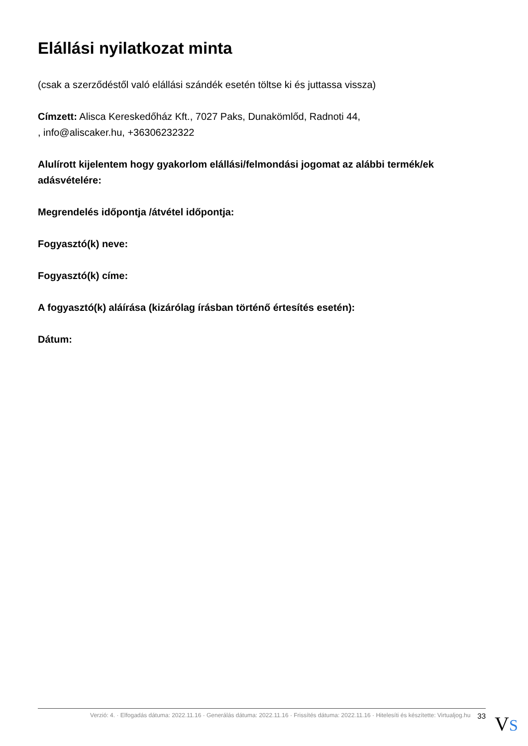Elállási nyilatkozat minta
(csak a szerződéstől való elállási szándék esetén töltse ki és juttassa vissza)
Címzett: Alisca Kereskedőház Kft., 7027 Paks, Dunakömlőd, Radnoti 44,
, info@aliscaker.hu, +36306232322
Alulírott kijelentem hogy gyakorlom elállási/felmondási jogomat az alábbi termék/ek adásvételére:
Megrendelés időpontja /átvétel időpontja:
Fogyasztó(k) neve:
Fogyasztó(k) címe:
A fogyasztó(k) aláírása (kizárólag írásban történő értesítés esetén):
Dátum:
Verzió: 4. · Elfogadás dátuma: 2022.11.16 · Generálás dátuma: 2022.11.16 · Frissítés dátuma: 2022.11.16 · Hitelesíti és készítette: Virtualjog.hu 33
VS